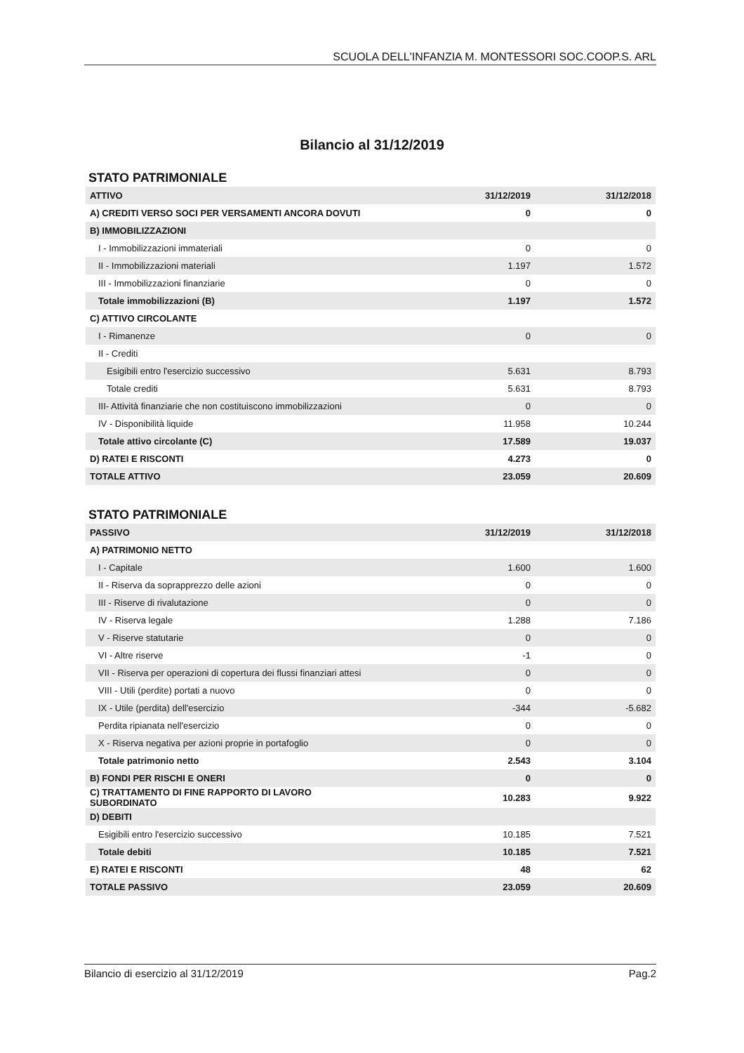SCUOLA DELL'INFANZIA M. MONTESSORI SOC.COOP.S. ARL
Bilancio al 31/12/2019
STATO PATRIMONIALE
| ATTIVO | 31/12/2019 | 31/12/2018 |
| --- | --- | --- |
| A) CREDITI VERSO SOCI PER VERSAMENTI ANCORA DOVUTI | 0 | 0 |
| B) IMMOBILIZZAZIONI | | |
| I - Immobilizzazioni immateriali | 0 | 0 |
| II - Immobilizzazioni materiali | 1.197 | 1.572 |
| III - Immobilizzazioni finanziarie | 0 | 0 |
| Totale immobilizzazioni (B) | 1.197 | 1.572 |
| C) ATTIVO CIRCOLANTE | | |
| I - Rimanenze | 0 | 0 |
| II - Crediti | | |
| Esigibili entro l'esercizio successivo | 5.631 | 8.793 |
| Totale crediti | 5.631 | 8.793 |
| III- Attività finanziarie che non costituiscono immobilizzazioni | 0 | 0 |
| IV - Disponibilità liquide | 11.958 | 10.244 |
| Totale attivo circolante (C) | 17.589 | 19.037 |
| D) RATEI E RISCONTI | 4.273 | 0 |
| TOTALE ATTIVO | 23.059 | 20.609 |
STATO PATRIMONIALE
| PASSIVO | 31/12/2019 | 31/12/2018 |
| --- | --- | --- |
| A) PATRIMONIO NETTO | | |
| I - Capitale | 1.600 | 1.600 |
| II - Riserva da soprapprezzo delle azioni | 0 | 0 |
| III - Riserve di rivalutazione | 0 | 0 |
| IV - Riserva legale | 1.288 | 7.186 |
| V - Riserve statutarie | 0 | 0 |
| VI - Altre riserve | -1 | 0 |
| VII - Riserva per operazioni di copertura dei flussi finanziari attesi | 0 | 0 |
| VIII - Utili (perdite) portati a nuovo | 0 | 0 |
| IX - Utile (perdita) dell'esercizio | -344 | -5.682 |
| Perdita ripianata nell'esercizio | 0 | 0 |
| X - Riserva negativa per azioni proprie in portafoglio | 0 | 0 |
| Totale patrimonio netto | 2.543 | 3.104 |
| B) FONDI PER RISCHI E ONERI | 0 | 0 |
| C) TRATTAMENTO DI FINE RAPPORTO DI LAVORO SUBORDINATO | 10.283 | 9.922 |
| D) DEBITI | | |
| Esigibili entro l'esercizio successivo | 10.185 | 7.521 |
| Totale debiti | 10.185 | 7.521 |
| E) RATEI E RISCONTI | 48 | 62 |
| TOTALE PASSIVO | 23.059 | 20.609 |
Bilancio di esercizio al 31/12/2019 Pag.2